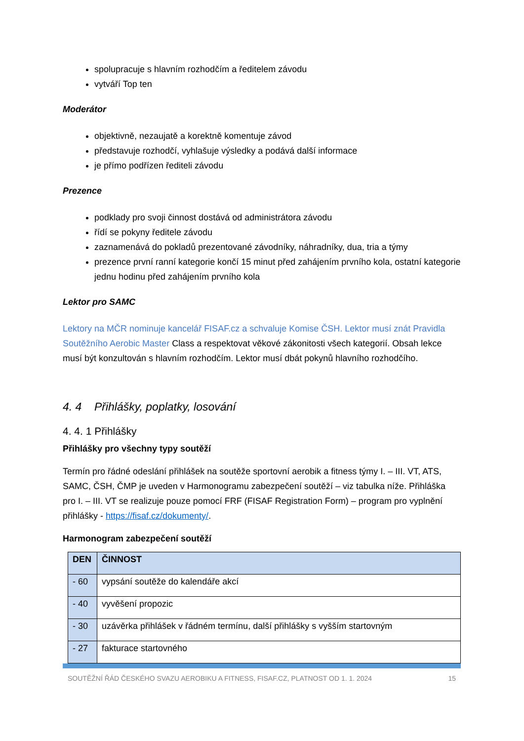spolupracuje s hlavním rozhodčím a ředitelem závodu
vytváří Top ten
Moderátor
objektivně, nezaujatě a korektně komentuje závod
představuje rozhodčí, vyhlašuje výsledky a podává další informace
je přímo podřízen řediteli závodu
Prezence
podklady pro svoji činnost dostává od administrátora závodu
řídí se pokyny ředitele závodu
zaznamenává do pokladů prezentované závodníky, náhradníky, dua, tria a týmy
prezence první ranní kategorie končí 15 minut před zahájením prvního kola, ostatní kategorie jednu hodinu před zahájením prvního kola
Lektor pro SAMC
Lektory na MČR nominuje kancelář FISAF.cz a schvaluje Komise ČSH. Lektor musí znát Pravidla Soutěžního Aerobic Master Class a respektovat věkové zákonitosti všech kategorií. Obsah lekce musí být konzultován s hlavním rozhodčím. Lektor musí dbát pokynů hlavního rozhodčího.
4. 4 Přihlášky, poplatky, losování
4. 4. 1 Přihlášky
Přihlášky pro všechny typy soutěží
Termín pro řádné odeslání přihlášek na soutěže sportovní aerobik a fitness týmy I. – III. VT, ATS, SAMC, ČSH, ČMP je uveden v Harmonogramu zabezpečení soutěží – viz tabulka níže. Přihláška pro I. – III. VT se realizuje pouze pomocí FRF (FISAF Registration Form) – program pro vyplnění přihlášky - https://fisaf.cz/dokumenty/.
Harmonogram zabezpečení soutěží
| DEN | ČINNOST |
| --- | --- |
| - 60 | vypsání soutěže do kalendáře akcí |
| - 40 | vyvěšení propozic |
| - 30 | uzávěrka přihlášek v řádném termínu, další přihlášky s vyšším startovným |
| - 27 | fakturace startovného |
SOUTĚŽNÍ ŘÁD ČESKÉHO SVAZU AEROBIKU A FITNESS, FISAF.CZ, PLATNOST OD 1. 1. 2024 15